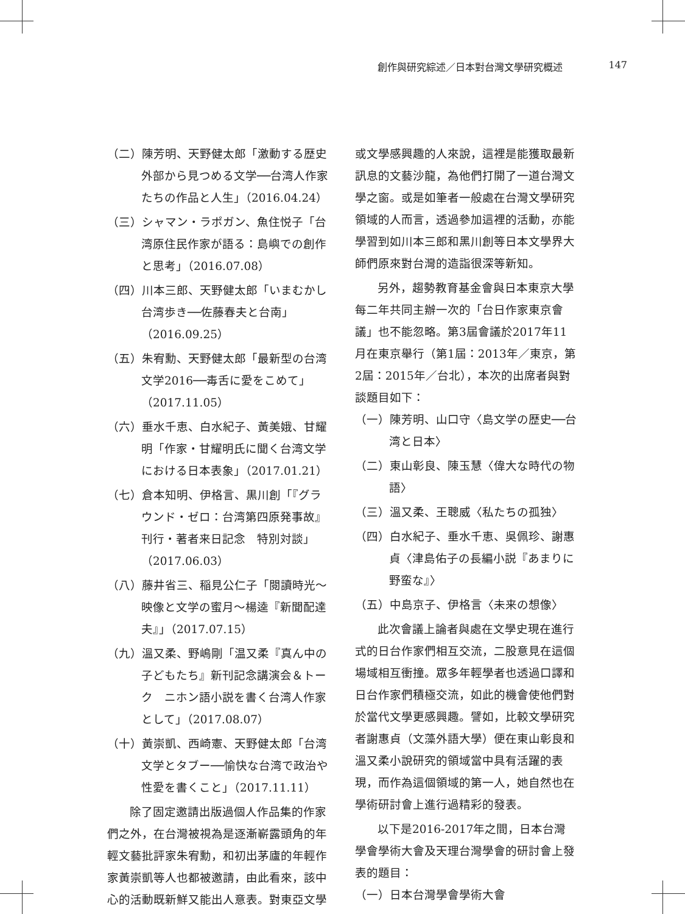創作與研究綜述／日本對台灣文學研究概述 147
（二）陳芳明、天野健太郎「激動する歴史　外部から見つめる文学──台湾人作家たちの作品と人生」（2016.04.24）
（三）シャマン・ラポガン、魚住悦子「台湾原住民作家が語る：島嶼での創作と思考」（2016.07.08）
（四）川本三郎、天野健太郎「いまむかし台湾歩き──佐藤春夫と台南」（2016.09.25）
（五）朱宥勳、天野健太郎「最新型の台湾文学2016──毒舌に愛をこめて」（2017.11.05）
（六）垂水千恵、白水紀子、黃美娥、甘耀明「作家・甘耀明氏に聞く台湾文学における日本表象」（2017.01.21）
（七）倉本知明、伊格言、黒川創「『グラウンド・ゼロ：台湾第四原発事故』刊行・著者来日記念　特別対談」（2017.06.03）
（八）藤井省三、稲見公仁子「閱讀時光～映像と文学の蜜月～楊逵『新聞配達夫』」（2017.07.15）
（九）溫又柔、野嶋剛「温又柔『真ん中の子どもたち』新刊記念講演会＆トーク　ニホン語小説を書く台湾人作家として」（2017.08.07）
（十）黃崇凱、西崎憲、天野健太郎「台湾文学とタブー──愉快な台湾で政治や性愛を書くこと」（2017.11.11）
除了固定邀請出版過個人作品集的作家們之外，在台灣被視為是逐漸嶄露頭角的年輕文藝批評家朱宥勳，和初出茅廬的年輕作家黃崇凱等人也都被邀請，由此看來，該中心的活動既新鮮又能出人意表。對東亞文學
或文學感興趣的人來說，這裡是能獲取最新訊息的文藝沙龍，為他們打開了一道台灣文學之窗。或是如筆者一般處在台灣文學研究領域的人而言，透過參加這裡的活動，亦能學習到如川本三郎和黑川創等日本文學界大師們原來對台灣的造詣很深等新知。
另外，趨勢教育基金會與日本東京大學每二年共同主辦一次的「台日作家東京會議」也不能忽略。第3屆會議於2017年11月在東京舉行（第1屆：2013年／東京，第2屆：2015年／台北），本次的出席者與對談題目如下：
（一）陳芳明、山口守〈島文学の歴史──台湾と日本〉
（二）東山彰良、陳玉慧〈偉大な時代の物語〉
（三）溫又柔、王聰威〈私たちの孤独〉
（四）白水紀子、垂水千恵、吳佩珍、謝惠貞〈津島佑子の長編小説『あまりに野蛮な』〉
（五）中島京子、伊格言〈未来の想像〉
此次會議上論者與處在文學史現在進行式的日台作家們相互交流，二股意見在這個場域相互衝撞。眾多年輕學者也透過口譯和日台作家們積極交流，如此的機會使他們對於當代文學更感興趣。譬如，比較文學研究者謝惠貞（文藻外語大學）便在東山彰良和溫又柔小說研究的領域當中具有活躍的表現，而作為這個領域的第一人，她自然也在學術研討會上進行過精彩的發表。
以下是2016-2017年之間，日本台灣學會學術大會及天理台灣學會的研討會上發表的題目：
（一）日本台灣學會學術大會